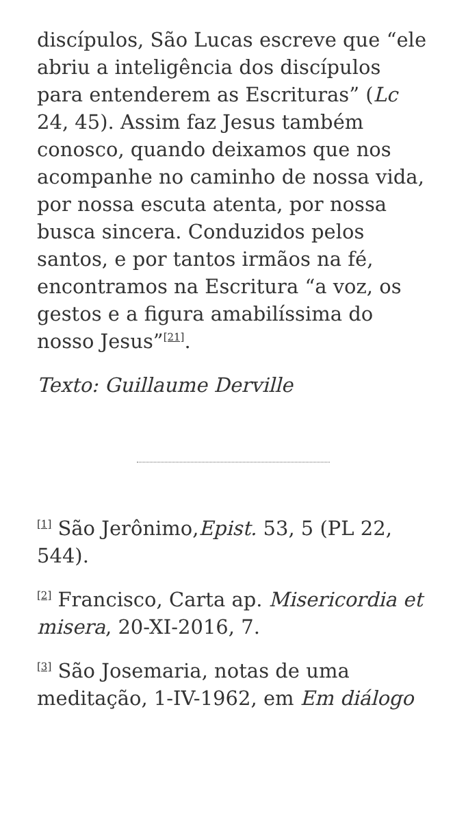discípulos, São Lucas escreve que “ele abriu a inteligência dos discípulos para entenderem as Escrituras” (Lc 24, 45). Assim faz Jesus também conosco, quando deixamos que nos acompanhe no caminho de nossa vida, por nossa escuta atenta, por nossa busca sincera. Conduzidos pelos santos, e por tantos irmãos na fé, encontramos na Escritura “a voz, os gestos e a figura amabilíssima do nosso Jesus”<sup>[21]</sup>.
Texto: Guillaume Derville
<sup>[1]</sup> São Jerônimo,Epist. 53, 5 (PL 22, 544).
<sup>[2]</sup> Francisco, Carta ap. Misericordia et misera, 20-XI-2016, 7.
<sup>[3]</sup> São Josemaria, notas de uma meditação, 1-IV-1962, em Em diálogo